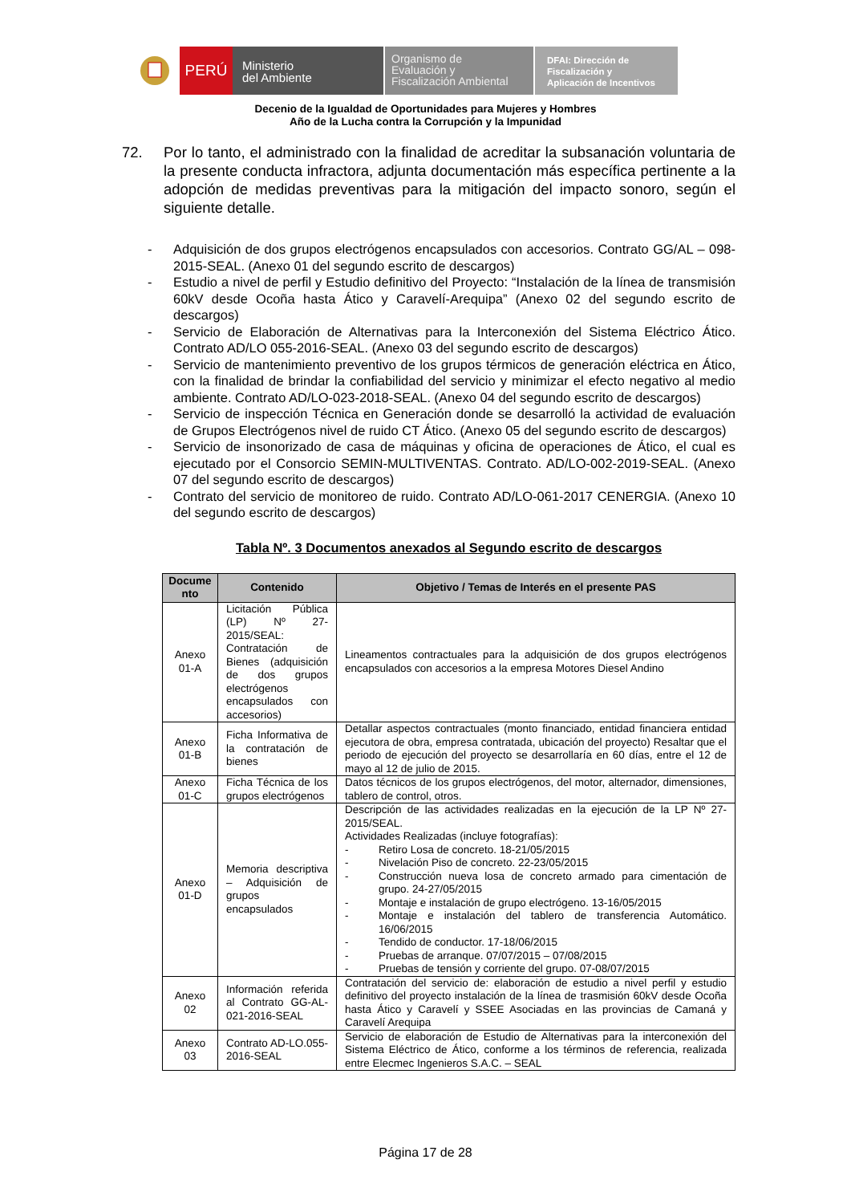PERÚ
Ministerio
del Ambiente
Organismo de
Evaluación y
Fiscalización Ambiental
DFAI: Dirección de
Fiscalización y
Aplicación de Incentivos
Decenio de la Igualdad de Oportunidades para Mujeres y Hombres
Año de la Lucha contra la Corrupción y la Impunidad
72. Por lo tanto, el administrado con la finalidad de acreditar la subsanación voluntaria de la presente conducta infractora, adjunta documentación más específica pertinente a la adopción de medidas preventivas para la mitigación del impacto sonoro, según el siguiente detalle.
- Adquisición de dos grupos electrógenos encapsulados con accesorios. Contrato GG/AL – 098-2015-SEAL. (Anexo 01 del segundo escrito de descargos)
- Estudio a nivel de perfil y Estudio definitivo del Proyecto: “Instalación de la línea de transmisión 60kV desde Ocoña hasta Ático y Caravelí-Arequipa” (Anexo 02 del segundo escrito de descargos)
- Servicio de Elaboración de Alternativas para la Interconexión del Sistema Eléctrico Ático. Contrato AD/LO 055-2016-SEAL. (Anexo 03 del segundo escrito de descargos)
- Servicio de mantenimiento preventivo de los grupos térmicos de generación eléctrica en Ático, con la finalidad de brindar la confiabilidad del servicio y minimizar el efecto negativo al medio ambiente. Contrato AD/LO-023-2018-SEAL. (Anexo 04 del segundo escrito de descargos)
- Servicio de inspección Técnica en Generación donde se desarrolló la actividad de evaluación de Grupos Electrógenos nivel de ruido CT Ático. (Anexo 05 del segundo escrito de descargos)
- Servicio de insonorizado de casa de máquinas y oficina de operaciones de Ático, el cual es ejecutado por el Consorcio SEMIN-MULTIVENTAS. Contrato. AD/LO-002-2019-SEAL. (Anexo 07 del segundo escrito de descargos)
- Contrato del servicio de monitoreo de ruido. Contrato AD/LO-061-2017 CENERGIA. (Anexo 10 del segundo escrito de descargos)
Tabla Nº. 3 Documentos anexados al Segundo escrito de descargos
| Docume nto | Contenido | Objetivo / Temas de Interés en el presente PAS |
| --- | --- | --- |
| Anexo 01-A | Licitación Pública (LP) Nº 27-2015/SEAL: Contratación de Bienes (adquisición de dos grupos electrógenos encapsulados con accesorios) | Lineamentos contractuales para la adquisición de dos grupos electrógenos encapsulados con accesorios a la empresa Motores Diesel Andino |
| Anexo 01-B | Ficha Informativa de la contratación de bienes | Detallar aspectos contractuales (monto financiado, entidad financiera entidad ejecutora de obra, empresa contratada, ubicación del proyecto) Resaltar que el periodo de ejecución del proyecto se desarrollaría en 60 días, entre el 12 de mayo al 12 de julio de 2015. |
| Anexo 01-C | Ficha Técnica de los grupos electrógenos | Datos técnicos de los grupos electrógenos, del motor, alternador, dimensiones, tablero de control, otros. |
| Anexo 01-D | Memoria descriptiva – Adquisición de grupos encapsulados | Descripción de las actividades realizadas en la ejecución de la LP Nº 27-2015/SEAL. Actividades Realizadas (incluye fotografías): - Retiro Losa de concreto. 18-21/05/2015 - Nivelación Piso de concreto. 22-23/05/2015 - Construcción nueva losa de concreto armado para cimentación de grupo. 24-27/05/2015 - Montaje e instalación de grupo electrógeno. 13-16/05/2015 - Montaje e instalación del tablero de transferencia Automático. 16/06/2015 - Tendido de conductor. 17-18/06/2015 - Pruebas de arranque. 07/07/2015 – 07/08/2015 - Pruebas de tensión y corriente del grupo. 07-08/07/2015 |
| Anexo 02 | Información referida al Contrato GG-AL-021-2016-SEAL | Contratación del servicio de: elaboración de estudio a nivel perfil y estudio definitivo del proyecto instalación de la línea de trasmisión 60kV desde Ocoña hasta Ático y Caravelí y SSEE Asociadas en las provincias de Camaná y Caravelí Arequipa |
| Anexo 03 | Contrato AD-LO.055-2016-SEAL | Servicio de elaboración de Estudio de Alternativas para la interconexión del Sistema Eléctrico de Ático, conforme a los términos de referencia, realizada entre Elecmec Ingenieros S.A.C. – SEAL |
Página 17 de 28